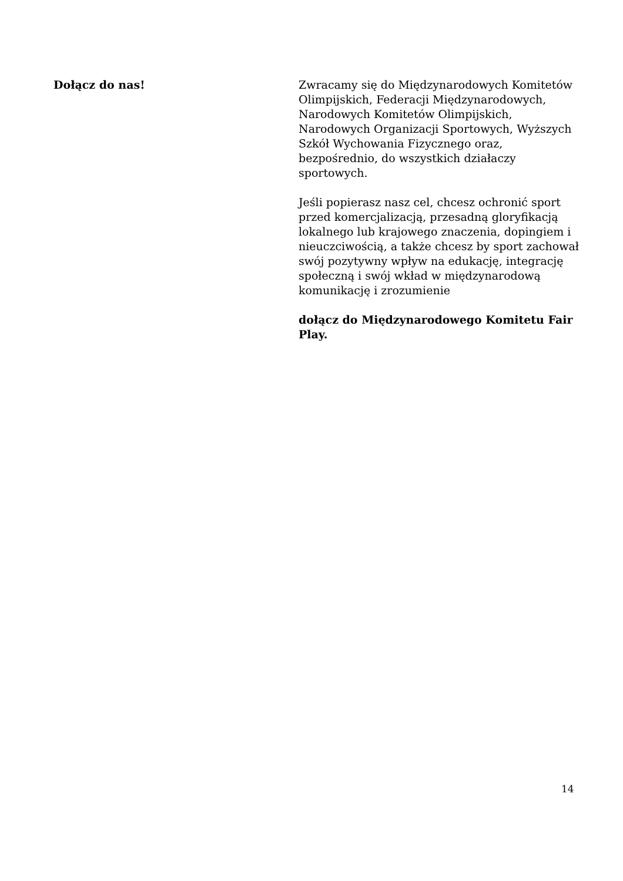Dołącz do nas! Zwracamy się do Międzynarodowych Komitetów Olimpijskich, Federacji Międzynarodowych, Narodowych Komitetów Olimpijskich, Narodowych Organizacji Sportowych, Wyższych Szkół Wychowania Fizycznego oraz, bezpośrednio, do wszystkich działaczy sportowych.
Jeśli popierasz nasz cel, chcesz ochronić sport przed komercjalizacją, przesadną gloryfikacją lokalnego lub krajowego znaczenia, dopingiem i nieuczciwością, a także chcesz by sport zachował swój pozytywny wpływ na edukację, integrację społeczną i swój wkład w międzynarodową komunikację i zrozumienie
dołącz do Międzynarodowego Komitetu Fair Play.
14